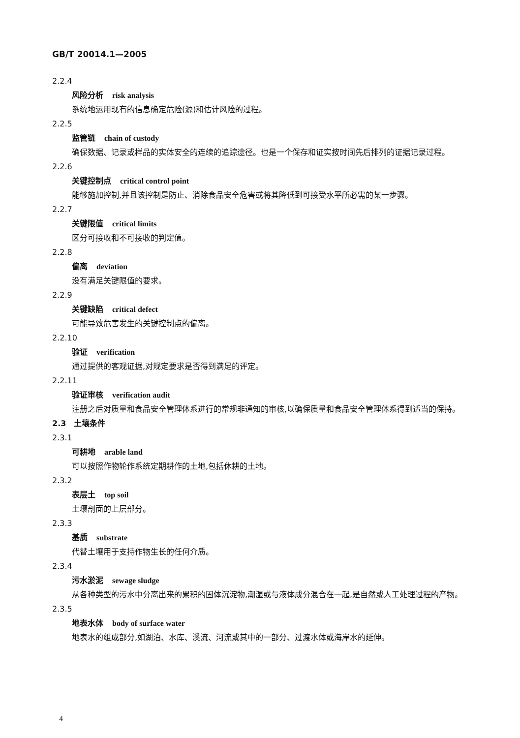GB/T 20014.1—2005
2.2.4
风险分析 risk analysis
系统地运用现有的信息确定危险(源)和估计风险的过程。
2.2.5
监管链 chain of custody
确保数据、记录或样品的实体安全的连续的追踪途径。也是一个保存和证实按时间先后排列的证据记录过程。
2.2.6
关键控制点 critical control point
能够施加控制,并且该控制是防止、消除食品安全危害或将其降低到可接受水平所必需的某一步骤。
2.2.7
关键限值 critical limits
区分可接收和不可接收的判定值。
2.2.8
偏离 deviation
没有满足关键限值的要求。
2.2.9
关键缺陷 critical defect
可能导致危害发生的关键控制点的偏离。
2.2.10
验证 verification
通过提供的客观证据,对规定要求是否得到满足的评定。
2.2.11
验证审核 verification audit
注册之后对质量和食品安全管理体系进行的常规非通知的审核,以确保质量和食品安全管理体系得到适当的保持。
2.3　土壤条件
2.3.1
可耕地 arable land
可以按照作物轮作系统定期耕作的土地,包括休耕的土地。
2.3.2
表层土 top soil
土壤剖面的上层部分。
2.3.3
基质 substrate
代替土壤用于支持作物生长的任何介质。
2.3.4
污水淤泥 sewage sludge
从各种类型的污水中分离出来的累积的固体沉淀物,潮湿或与液体成分混合在一起,是自然或人工处理过程的产物。
2.3.5
地表水体 body of surface water
地表水的组成部分,如湖泊、水库、溪流、河流或其中的一部分、过渡水体或海岸水的延伸。
4